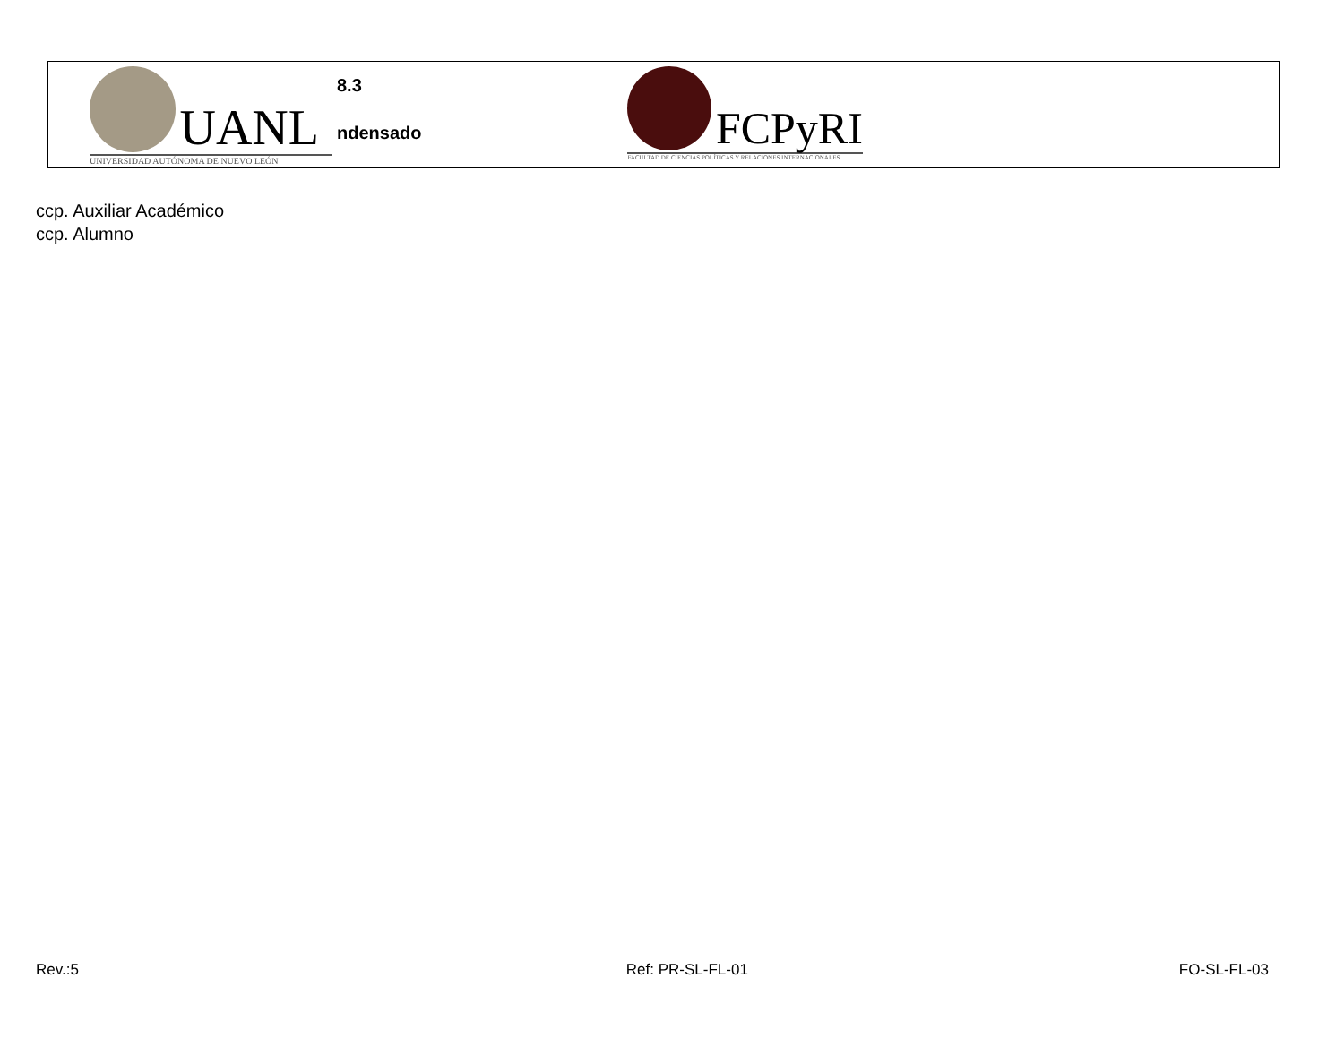UANL
UNIVERSIDAD AUTÓNOMA DE NUEVO LEÓN
8.3
ndensado
FCPyRI
FACULTAD DE CIENCIAS POLÍTICAS Y RELACIONES INTERNACIONALES
ccp. Auxiliar Académico
ccp. Alumno
Rev.:5 Ref: PR-SL-FL-01 FO-SL-FL-03